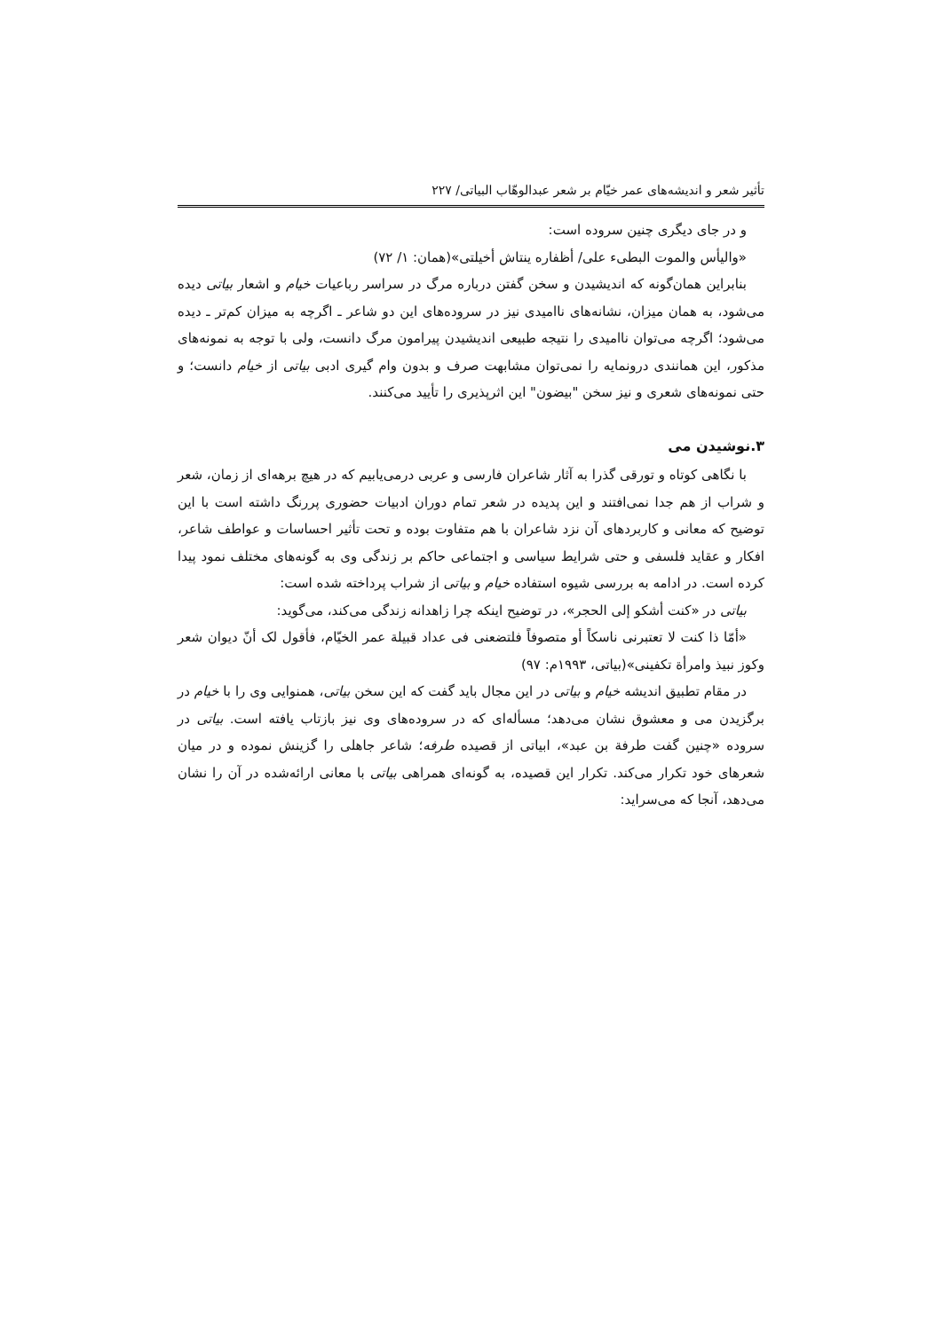تأثیر شعر و اندیشه‌های عمر خیّام بر شعر عبدالوهّاب البیاتی/ ۲۲۷
و در جای دیگری چنین سروده است:
«والیأس والموت البطیء علی/ أظفاره ینتاش أخیلتی»(همان: ۱/ ۷۲)
بنابراین همان‌گونه که اندیشیدن و سخن گفتن درباره مرگ در سراسر رباعیات خیام و اشعار بیاتی دیده می‌شود، به همان میزان، نشانه‌های ناامیدی نیز در سروده‌های این دو شاعر ـ اگرچه به میزان کم‌تر ـ دیده می‌شود؛ اگرچه می‌توان ناامیدی را نتیجه طبیعی اندیشیدن پیرامون مرگ دانست، ولی با توجه به نمونه‌های مذکور، این همانندی درونمایه را نمی‌توان مشابهت صرف و بدون وام گیری ادبی بیاتی از خیام دانست؛ و حتی نمونه‌های شعری و نیز سخن "بیضون" این اثرپذیری را تأیید می‌کنند.
۳.نوشیدن می
با نگاهی کوتاه و تورقی گذرا به آثار شاعران فارسی و عربی درمی‌یابیم که در هیچ برهه‌ای از زمان، شعر و شراب از هم جدا نمی‌افتند و این پدیده در شعر تمام دوران ادبیات حضوری پررنگ داشته است با این توضیح که معانی و کاربردهای آن نزد شاعران با هم متفاوت بوده و تحت تأثیر احساسات و عواطف شاعر، افکار و عقاید فلسفی و حتی شرایط سیاسی و اجتماعی حاکم بر زندگی وی به گونه‌های مختلف نمود پیدا کرده است. در ادامه به بررسی شیوه استفاده خیام و بیاتی از شراب پرداخته شده است:
بیاتی در «کنت أشکو إلی الحجر»، در توضیح اینکه چرا زاهدانه زندگی می‌کند، می‌گوید:
«أمّا ذا کنت لا تعتبرنی ناسکاً أو متصوفاً فلتضعنی فی عداد قبیلة عمر الخیّام، فأقول لک أنّ دیوان شعر وکوز نبیذ وامرأة تکفینی»(بیاتی، ۱۹۹۳م: ۹۷)
در مقام تطبیق اندیشه خیام و بیاتی در این مجال باید گفت که این سخن بیاتی، همنوایی وی را با خیام در برگزیدن می و معشوق نشان می‌دهد؛ مسأله‌ای که در سروده‌های وی نیز بازتاب یافته است. بیاتی در سروده «چنین گفت طرفة بن عبد»، ابیاتی از قصیده طرفه؛ شاعر جاهلی را گزینش نموده و در میان شعرهای خود تکرار می‌کند. تکرار این قصیده، به گونه‌ای همراهی بیاتی با معانی ارائه‌شده در آن را نشان می‌دهد، آنجا که می‌سراید: